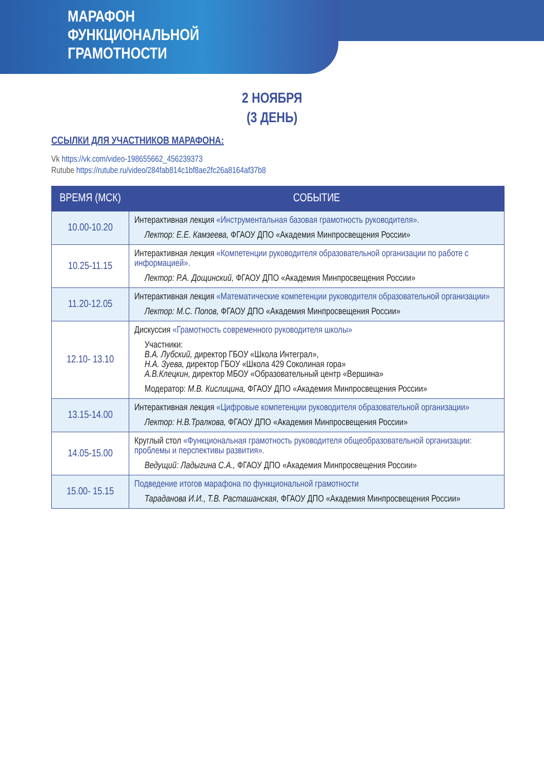МАРАФОН
ФУНКЦИОНАЛЬНОЙ
ГРАМОТНОСТИ
2 НОЯБРЯ
(3 ДЕНЬ)
ССЫЛКИ ДЛЯ УЧАСТНИКОВ МАРАФОНА:
Vk https://vk.com/video-198655662_456239373
Rutube https://rutube.ru/video/284fab814c1bf8ae2fc26a8164af37b8
| ВРЕМЯ (МСК) | СОБЫТИЕ |
| --- | --- |
| 10.00-10.20 | Интерактивная лекция «Инструментальная базовая грамотность руководителя». Лектор: Е.Е. Камзеева, ФГАОУ ДПО «Академия Минпросвещения России» |
| 10.25-11.15 | Интерактивная лекция «Компетенции руководителя образовательной организации по работе с информацией». Лектор: Р.А. Дощинский, ФГАОУ ДПО «Академия Минпросвещения России» |
| 11.20-12.05 | Интерактивная лекция «Математические компетенции руководителя образовательной организации» Лектор: М.С. Попов, ФГАОУ ДПО «Академия Минпросвещения России» |
| 12.10- 13.10 | Дискуссия «Грамотность современного руководителя школы» Участники: В.А. Лубский, директор ГБОУ «Школа Интеграл», Н.А. Зуева, директор ГБОУ «Школа 429 Соколиная гора» А.В.Клецкин, директор МБОУ «Образовательный центр «Вершина» Модератор: М.В. Кислицина, ФГАОУ ДПО «Академия Минпросвещения России» |
| 13.15-14.00 | Интерактивная лекция «Цифровые компетенции руководителя образовательной организации» Лектор: Н.В.Тралкова, ФГАОУ ДПО «Академия Минпросвещения России» |
| 14.05-15.00 | Круглый стол «Функциональная грамотность руководителя общеобразовательной организации: проблемы и перспективы развития». Ведущий: Ладыгина С.А., ФГАОУ ДПО «Академия Минпросвещения России» |
| 15.00- 15.15 | Подведение итогов марафона по функциональной грамотности Тараданова И.И., Т.В. Расташанская, ФГАОУ ДПО «Академия Минпросвещения России» |